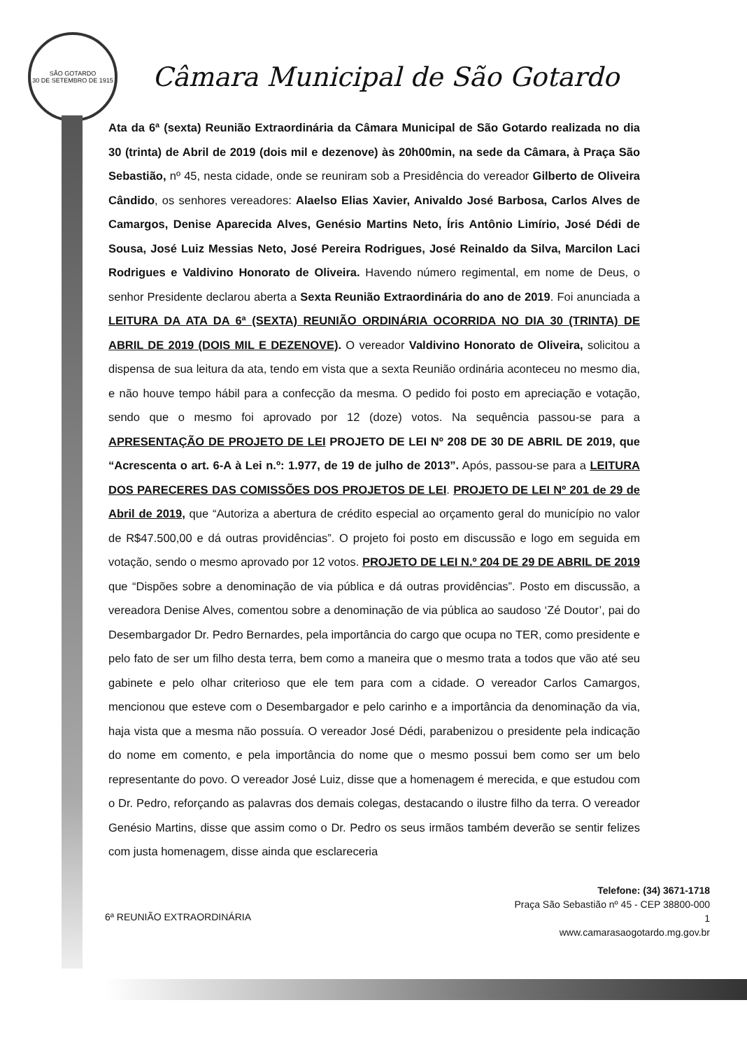SÃO GOTARDO
30 DE SETEMBRO DE 1915
Câmara Municipal de São Gotardo
Ata da 6ª (sexta) Reunião Extraordinária da Câmara Municipal de São Gotardo realizada no dia 30 (trinta) de Abril de 2019 (dois mil e dezenove) às 20h00min, na sede da Câmara, à Praça São Sebastião, nº 45, nesta cidade, onde se reuniram sob a Presidência do vereador Gilberto de Oliveira Cândido, os senhores vereadores: Alaelso Elias Xavier, Anivaldo José Barbosa, Carlos Alves de Camargos, Denise Aparecida Alves, Genésio Martins Neto, Íris Antônio Limírio, José Dédi de Sousa, José Luiz Messias Neto, José Pereira Rodrigues, José Reinaldo da Silva, Marcilon Laci Rodrigues e Valdivino Honorato de Oliveira. Havendo número regimental, em nome de Deus, o senhor Presidente declarou aberta a Sexta Reunião Extraordinária do ano de 2019. Foi anunciada a LEITURA DA ATA DA 6ª (SEXTA) REUNIÃO ORDINÁRIA OCORRIDA NO DIA 30 (TRINTA) DE ABRIL DE 2019 (DOIS MIL E DEZENOVE). O vereador Valdivino Honorato de Oliveira, solicitou a dispensa de sua leitura da ata, tendo em vista que a sexta Reunião ordinária aconteceu no mesmo dia, e não houve tempo hábil para a confecção da mesma. O pedido foi posto em apreciação e votação, sendo que o mesmo foi aprovado por 12 (doze) votos. Na sequência passou-se para a APRESENTAÇÃO DE PROJETO DE LEI PROJETO DE LEI Nº 208 DE 30 DE ABRIL DE 2019, que “Acrescenta o art. 6-A à Lei n.º: 1.977, de 19 de julho de 2013”. Após, passou-se para a LEITURA DOS PARECERES DAS COMISSÕES DOS PROJETOS DE LEI. PROJETO DE LEI Nº 201 de 29 de Abril de 2019, que “Autoriza a abertura de crédito especial ao orçamento geral do município no valor de R$47.500,00 e dá outras providências”. O projeto foi posto em discussão e logo em seguida em votação, sendo o mesmo aprovado por 12 votos. PROJETO DE LEI N.º 204 DE 29 DE ABRIL DE 2019 que “Dispões sobre a denominação de via pública e dá outras providências”. Posto em discussão, a vereadora Denise Alves, comentou sobre a denominação de via pública ao saudoso ‘Zé Doutor’, pai do Desembargador Dr. Pedro Bernardes, pela importância do cargo que ocupa no TER, como presidente e pelo fato de ser um filho desta terra, bem como a maneira que o mesmo trata a todos que vão até seu gabinete e pelo olhar criterioso que ele tem para com a cidade. O vereador Carlos Camargos, mencionou que esteve com o Desembargador e pelo carinho e a importância da denominação da via, haja vista que a mesma não possuía. O vereador José Dédi, parabenizou o presidente pela indicação do nome em comento, e pela importância do nome que o mesmo possui bem como ser um belo representante do povo. O vereador José Luiz, disse que a homenagem é merecida, e que estudou com o Dr. Pedro, reforçando as palavras dos demais colegas, destacando o ilustre filho da terra. O vereador Genésio Martins, disse que assim como o Dr. Pedro os seus irmãos também deverão se sentir felizes com justa homenagem, disse ainda que esclareceria
6ª REUNIÃO EXTRAORDINÁRIA
Telefone: (34) 3671-1718
Praça São Sebastião nº 45 - CEP 38800-000
1
www.camarasaogotardo.mg.gov.br